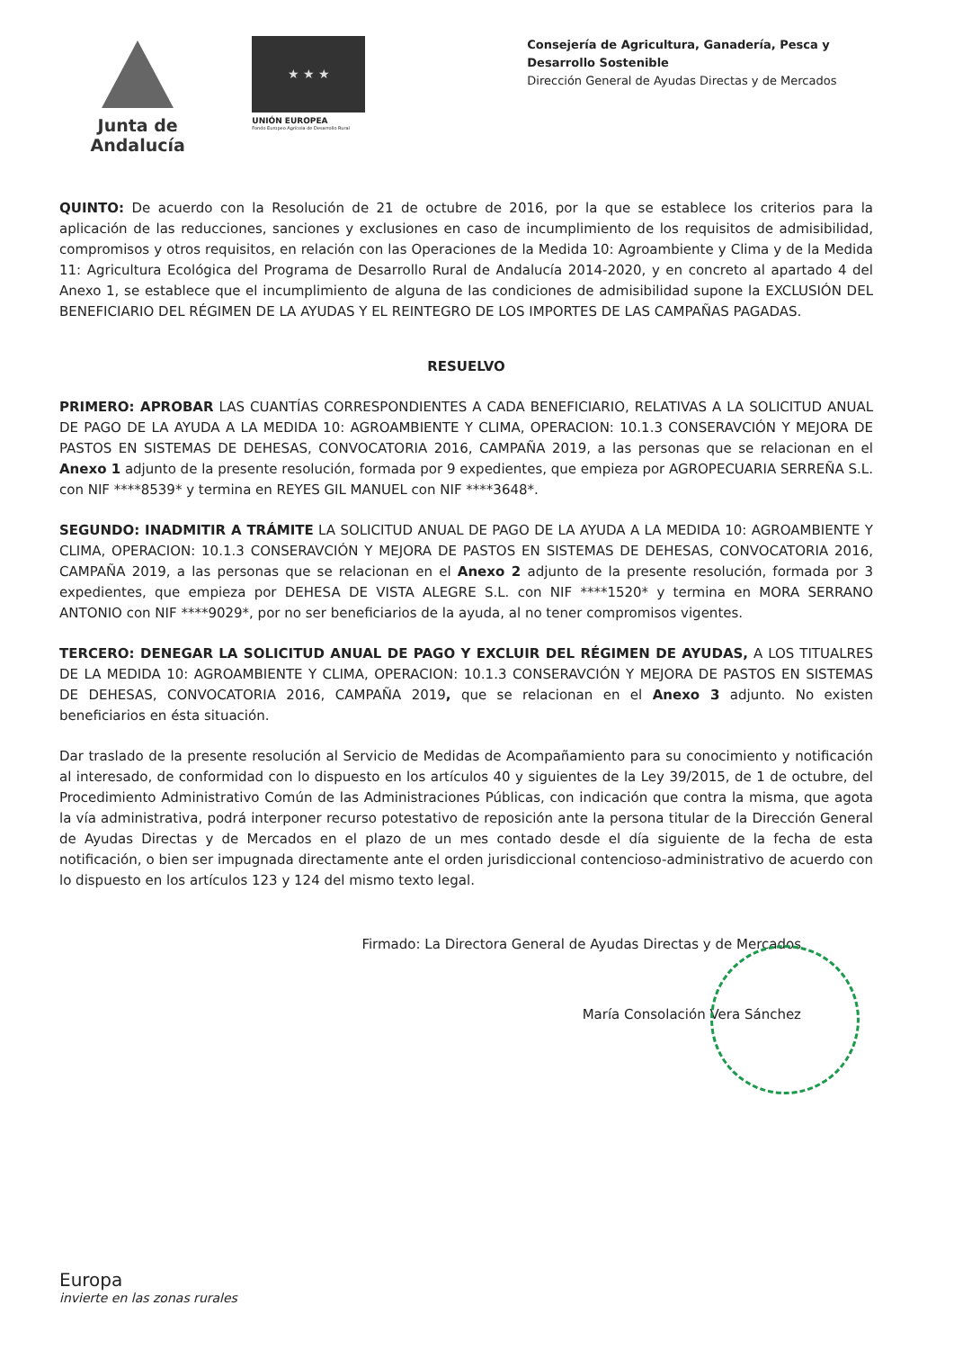Junta de Andalucía
★ ★ ★
UNIÓN EUROPEA
Fondo Europeo Agrícola de Desarrollo Rural
Consejería de Agricultura, Ganadería, Pesca y Desarrollo Sostenible
Dirección General de Ayudas Directas y de Mercados
QUINTO: De acuerdo con la Resolución de 21 de octubre de 2016, por la que se establece los criterios para la aplicación de las reducciones, sanciones y exclusiones en caso de incumplimiento de los requisitos de admisibilidad, compromisos y otros requisitos, en relación con las Operaciones de la Medida 10: Agroambiente y Clima y de la Medida 11: Agricultura Ecológica del Programa de Desarrollo Rural de Andalucía 2014-2020, y en concreto al apartado 4 del Anexo 1, se establece que el incumplimiento de alguna de las condiciones de admisibilidad supone la EXCLUSIÓN DEL BENEFICIARIO DEL RÉGIMEN DE LA AYUDAS Y EL REINTEGRO DE LOS IMPORTES DE LAS CAMPAÑAS PAGADAS.
RESUELVO
PRIMERO: APROBAR LAS CUANTÍAS CORRESPONDIENTES A CADA BENEFICIARIO, RELATIVAS A LA SOLICITUD ANUAL DE PAGO DE LA AYUDA A LA MEDIDA 10: AGROAMBIENTE Y CLIMA, OPERACION: 10.1.3 CONSERAVCIÓN Y MEJORA DE PASTOS EN SISTEMAS DE DEHESAS, CONVOCATORIA 2016, CAMPAÑA 2019, a las personas que se relacionan en el Anexo 1 adjunto de la presente resolución, formada por 9 expedientes, que empieza por AGROPECUARIA SERREÑA S.L. con NIF ****8539* y termina en REYES GIL MANUEL con NIF ****3648*.
SEGUNDO: INADMITIR A TRÁMITE LA SOLICITUD ANUAL DE PAGO DE LA AYUDA A LA MEDIDA 10: AGROAMBIENTE Y CLIMA, OPERACION: 10.1.3 CONSERAVCIÓN Y MEJORA DE PASTOS EN SISTEMAS DE DEHESAS, CONVOCATORIA 2016, CAMPAÑA 2019, a las personas que se relacionan en el Anexo 2 adjunto de la presente resolución, formada por 3 expedientes, que empieza por DEHESA DE VISTA ALEGRE S.L. con NIF ****1520* y termina en MORA SERRANO ANTONIO con NIF ****9029*, por no ser beneficiarios de la ayuda, al no tener compromisos vigentes.
TERCERO: DENEGAR LA SOLICITUD ANUAL DE PAGO Y EXCLUIR DEL RÉGIMEN DE AYUDAS, A LOS TITUALRES DE LA MEDIDA 10: AGROAMBIENTE Y CLIMA, OPERACION: 10.1.3 CONSERAVCIÓN Y MEJORA DE PASTOS EN SISTEMAS DE DEHESAS, CONVOCATORIA 2016, CAMPAÑA 2019, que se relacionan en el Anexo 3 adjunto. No existen beneficiarios en ésta situación.
Dar traslado de la presente resolución al Servicio de Medidas de Acompañamiento para su conocimiento y notificación al interesado, de conformidad con lo dispuesto en los artículos 40 y siguientes de la Ley 39/2015, de 1 de octubre, del Procedimiento Administrativo Común de las Administraciones Públicas, con indicación que contra la misma, que agota la vía administrativa, podrá interponer recurso potestativo de reposición ante la persona titular de la Dirección General de Ayudas Directas y de Mercados en el plazo de un mes contado desde el día siguiente de la fecha de esta notificación, o bien ser impugnada directamente ante el orden jurisdiccional contencioso-administrativo de acuerdo con lo dispuesto en los artículos 123 y 124 del mismo texto legal.
Firmado: La Directora General de Ayudas Directas y de Mercados
María Consolación Vera Sánchez
Europa
invierte en las zonas rurales